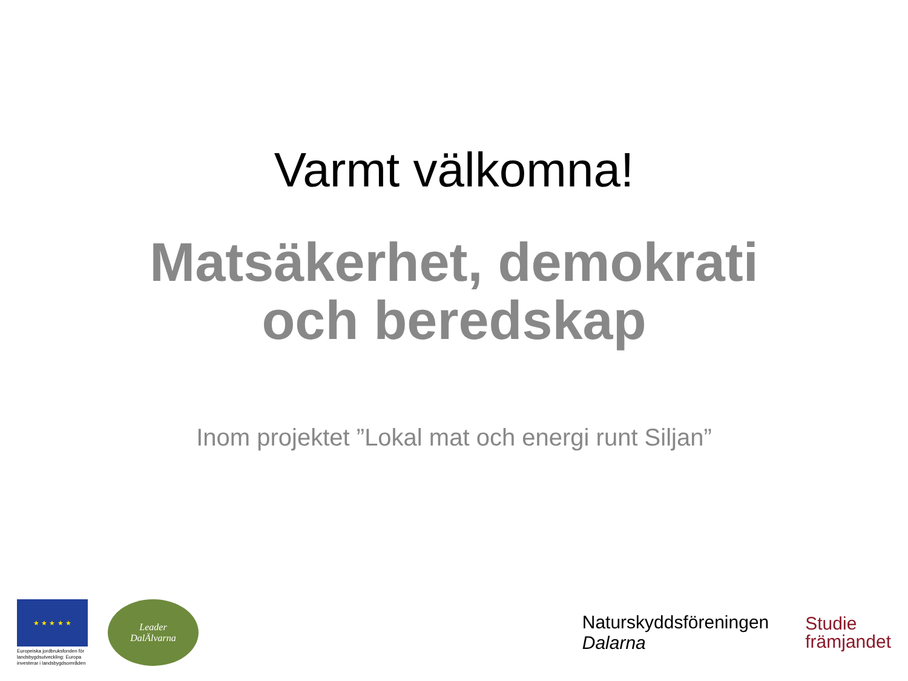Varmt välkomna!
Matsäkerhet, demokrati
och beredskap
Inom projektet ”Lokal mat och energi runt Siljan”
★ ★ ★ ★ ★
Europeiska jordbruksfonden för landsbygdsutveckling: Europa investerar i landsbygdsområden
Leader
DalÄlvarna
Naturskyddsföreningen
Dalarna
Studie
främjandet